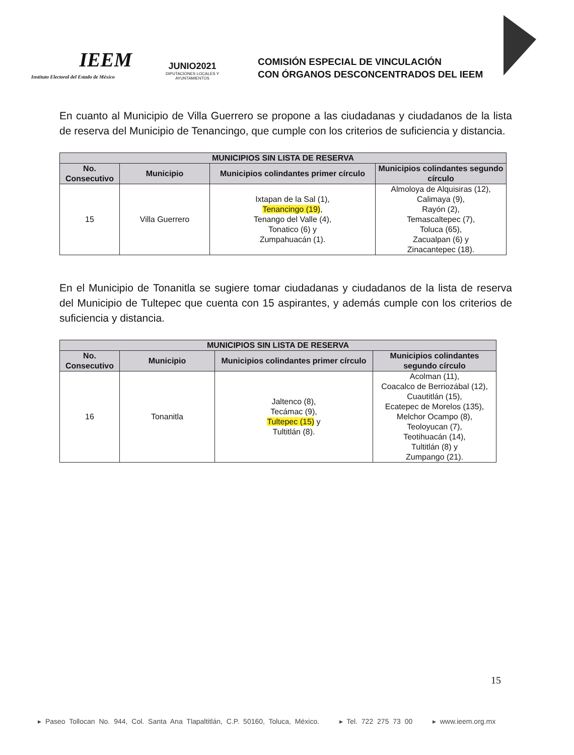IEEM
Instituto Electoral del Estado de México
JUNIO2021
DIPUTACIONES LOCALES Y AYUNTAMIENTOS
COMISIÓN ESPECIAL DE VINCULACIÓN
CON ÓRGANOS DESCONCENTRADOS DEL IEEM
En cuanto al Municipio de Villa Guerrero se propone a las ciudadanas y ciudadanos de la lista de reserva del Municipio de Tenancingo, que cumple con los criterios de suficiencia y distancia.
| MUNICIPIOS SIN LISTA DE RESERVA | | | |
| --- | --- | --- | --- |
| No. Consecutivo | Municipio | Municipios colindantes primer círculo | Municipios colindantes segundo círculo |
| 15 | Villa Guerrero | Ixtapan de la Sal (1), Tenancingo (19) , Tenango del Valle (4), Tonatico (6) y Zumpahuacán (1). | Almoloya de Alquisiras (12), Calimaya (9), Rayón (2), Temascaltepec (7), Toluca (65), Zacualpan (6) y Zinacantepec (18). |
En el Municipio de Tonanitla se sugiere tomar ciudadanas y ciudadanos de la lista de reserva del Municipio de Tultepec que cuenta con 15 aspirantes, y además cumple con los criterios de suficiencia y distancia.
| MUNICIPIOS SIN LISTA DE RESERVA | | | |
| --- | --- | --- | --- |
| No. Consecutivo | Municipio | Municipios colindantes primer círculo | Municipios colindantes segundo círculo |
| 16 | Tonanitla | Jaltenco (8), Tecámac (9), Tultepec (15) y Tultitlán (8). | Acolman (11), Coacalco de Berriozábal (12), Cuautitlán (15), Ecatepec de Morelos (135), Melchor Ocampo (8), Teoloyucan (7), Teotihuacán (14), Tultitlán (8) y Zumpango (21). |
15
▸ Paseo Tollocan No. 944, Col. Santa Ana Tlapaltitlán, C.P. 50160, Toluca, México. ▸ Tel. 722 275 73 00 ▸ www.ieem.org.mx